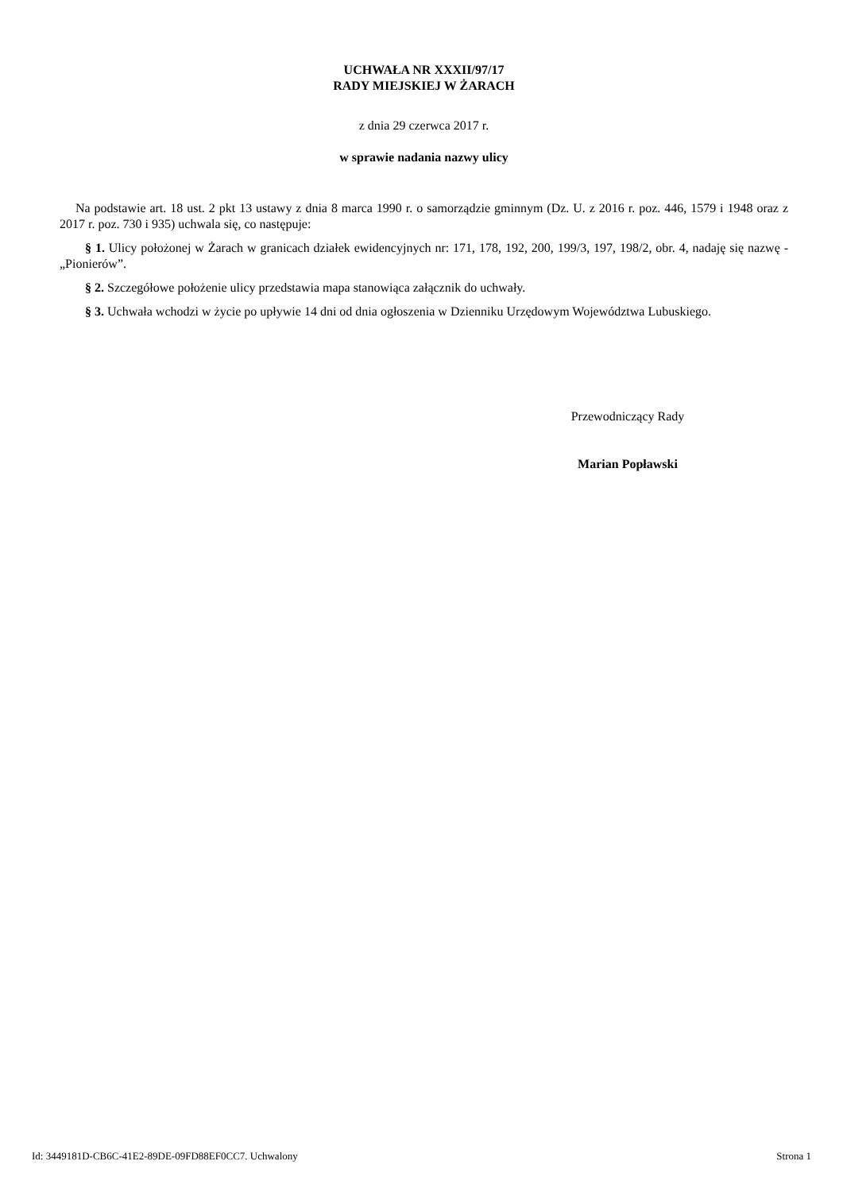UCHWAŁA NR XXXII/97/17
RADY MIEJSKIEJ W ŻARACH
z dnia 29 czerwca 2017 r.
w sprawie nadania nazwy ulicy
Na podstawie art. 18 ust. 2 pkt 13 ustawy z dnia 8 marca 1990 r. o samorządzie gminnym (Dz. U. z 2016 r. poz. 446, 1579 i 1948 oraz z 2017 r. poz. 730 i 935) uchwala się, co następuje:
§ 1. Ulicy położonej w Żarach w granicach działek ewidencyjnych nr: 171, 178, 192, 200, 199/3, 197, 198/2, obr. 4, nadaję się nazwę - „Pionierów”.
§ 2. Szczegółowe położenie ulicy przedstawia mapa stanowiąca załącznik do uchwały.
§ 3. Uchwała wchodzi w życie po upływie 14 dni od dnia ogłoszenia w Dzienniku Urzędowym Województwa Lubuskiego.
Przewodniczący Rady
Marian Popławski
Id: 3449181D-CB6C-41E2-89DE-09FD88EF0CC7. Uchwalony Strona 1